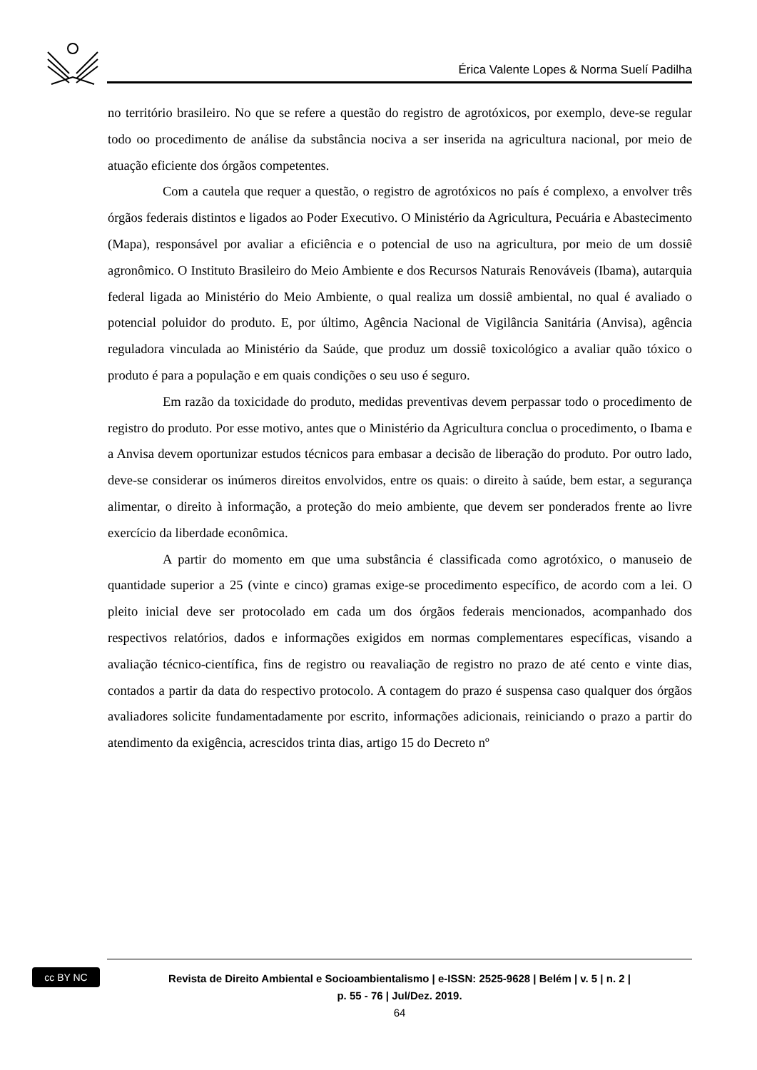Érica Valente Lopes & Norma Suelí Padilha
no território brasileiro. No que se refere a questão do registro de agrotóxicos, por exemplo, deve-se regular todo oo procedimento de análise da substância nociva a ser inserida na agricultura nacional, por meio de atuação eficiente dos órgãos competentes.
Com a cautela que requer a questão, o registro de agrotóxicos no país é complexo, a envolver três órgãos federais distintos e ligados ao Poder Executivo. O Ministério da Agricultura, Pecuária e Abastecimento (Mapa), responsável por avaliar a eficiência e o potencial de uso na agricultura, por meio de um dossiê agronômico. O Instituto Brasileiro do Meio Ambiente e dos Recursos Naturais Renováveis (Ibama), autarquia federal ligada ao Ministério do Meio Ambiente, o qual realiza um dossiê ambiental, no qual é avaliado o potencial poluidor do produto. E, por último, Agência Nacional de Vigilância Sanitária (Anvisa), agência reguladora vinculada ao Ministério da Saúde, que produz um dossiê toxicológico a avaliar quão tóxico o produto é para a população e em quais condições o seu uso é seguro.
Em razão da toxicidade do produto, medidas preventivas devem perpassar todo o procedimento de registro do produto. Por esse motivo, antes que o Ministério da Agricultura conclua o procedimento, o Ibama e a Anvisa devem oportunizar estudos técnicos para embasar a decisão de liberação do produto. Por outro lado, deve-se considerar os inúmeros direitos envolvidos, entre os quais: o direito à saúde, bem estar, a segurança alimentar, o direito à informação, a proteção do meio ambiente, que devem ser ponderados frente ao livre exercício da liberdade econômica.
A partir do momento em que uma substância é classificada como agrotóxico, o manuseio de quantidade superior a 25 (vinte e cinco) gramas exige-se procedimento específico, de acordo com a lei. O pleito inicial deve ser protocolado em cada um dos órgãos federais mencionados, acompanhado dos respectivos relatórios, dados e informações exigidos em normas complementares específicas, visando a avaliação técnico-científica, fins de registro ou reavaliação de registro no prazo de até cento e vinte dias, contados a partir da data do respectivo protocolo. A contagem do prazo é suspensa caso qualquer dos órgãos avaliadores solicite fundamentadamente por escrito, informações adicionais, reiniciando o prazo a partir do atendimento da exigência, acrescidos trinta dias, artigo 15 do Decreto nº
cc BY NC
Revista de Direito Ambiental e Socioambientalismo | e-ISSN: 2525-9628 | Belém | v. 5 | n. 2 |
p. 55 - 76 | Jul/Dez. 2019.
64